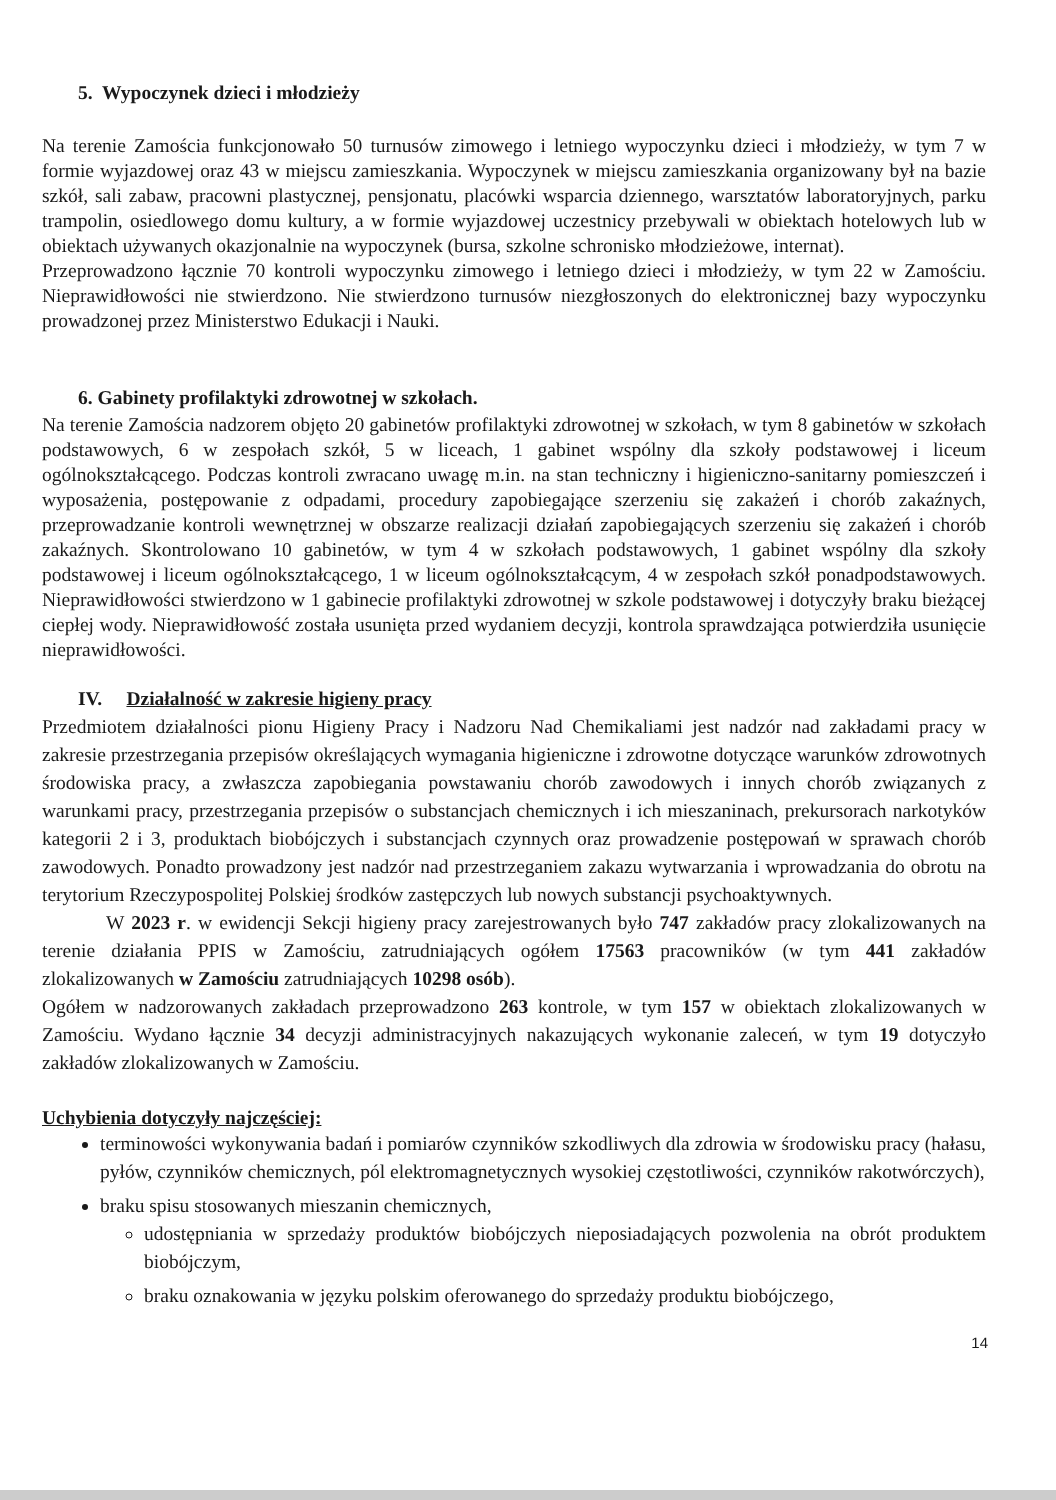5. Wypoczynek dzieci i młodzieży
Na terenie Zamościa funkcjonowało 50 turnusów zimowego i letniego wypoczynku dzieci i młodzieży, w tym 7 w formie wyjazdowej oraz 43 w miejscu zamieszkania. Wypoczynek w miejscu zamieszkania organizowany był na bazie szkół, sali zabaw, pracowni plastycznej, pensjonatu, placówki wsparcia dziennego, warsztatów laboratoryjnych, parku trampolin, osiedlowego domu kultury, a w formie wyjazdowej uczestnicy przebywali w obiektach hotelowych lub w obiektach używanych okazjonalnie na wypoczynek (bursa, szkolne schronisko młodzieżowe, internat).
Przeprowadzono łącznie 70 kontroli wypoczynku zimowego i letniego dzieci i młodzieży, w tym 22 w Zamościu. Nieprawidłowości nie stwierdzono. Nie stwierdzono turnusów niezgłoszonych do elektronicznej bazy wypoczynku prowadzonej przez Ministerstwo Edukacji i Nauki.
6. Gabinety profilaktyki zdrowotnej w szkołach.
Na terenie Zamościa nadzorem objęto 20 gabinetów profilaktyki zdrowotnej w szkołach, w tym 8 gabinetów w szkołach podstawowych, 6 w zespołach szkół, 5 w liceach, 1 gabinet wspólny dla szkoły podstawowej i liceum ogólnokształcącego. Podczas kontroli zwracano uwagę m.in. na stan techniczny i higieniczno-sanitarny pomieszczeń i wyposażenia, postępowanie z odpadami, procedury zapobiegające szerzeniu się zakażeń i chorób zakaźnych, przeprowadzanie kontroli wewnętrznej w obszarze realizacji działań zapobiegających szerzeniu się zakażeń i chorób zakaźnych. Skontrolowano 10 gabinetów, w tym 4 w szkołach podstawowych, 1 gabinet wspólny dla szkoły podstawowej i liceum ogólnokształcącego, 1 w liceum ogólnokształcącym, 4 w zespołach szkół ponadpodstawowych. Nieprawidłowości stwierdzono w 1 gabinecie profilaktyki zdrowotnej w szkole podstawowej i dotyczyły braku bieżącej ciepłej wody. Nieprawidłowość została usunięta przed wydaniem decyzji, kontrola sprawdzająca potwierdziła usunięcie nieprawidłowości.
IV. Działalność w zakresie higieny pracy
Przedmiotem działalności pionu Higieny Pracy i Nadzoru Nad Chemikaliami jest nadzór nad zakładami pracy w zakresie przestrzegania przepisów określających wymagania higieniczne i zdrowotne dotyczące warunków zdrowotnych środowiska pracy, a zwłaszcza zapobiegania powstawaniu chorób zawodowych i innych chorób związanych z warunkami pracy, przestrzegania przepisów o substancjach chemicznych i ich mieszaninach, prekursorach narkotyków kategorii 2 i 3, produktach biobójczych i substancjach czynnych oraz prowadzenie postępowań w sprawach chorób zawodowych. Ponadto prowadzony jest nadzór nad przestrzeganiem zakazu wytwarzania i wprowadzania do obrotu na terytorium Rzeczypospolitej Polskiej środków zastępczych lub nowych substancji psychoaktywnych.
W 2023 r. w ewidencji Sekcji higieny pracy zarejestrowanych było 747 zakładów pracy zlokalizowanych na terenie działania PPIS w Zamościu, zatrudniających ogółem 17563 pracowników (w tym 441 zakładów zlokalizowanych w Zamościu zatrudniających 10298 osób).
Ogółem w nadzorowanych zakładach przeprowadzono 263 kontrole, w tym 157 w obiektach zlokalizowanych w Zamościu. Wydano łącznie 34 decyzji administracyjnych nakazujących wykonanie zaleceń, w tym 19 dotyczyło zakładów zlokalizowanych w Zamościu.
Uchybienia dotyczyły najczęściej:
terminowości wykonywania badań i pomiarów czynników szkodliwych dla zdrowia w środowisku pracy (hałasu, pyłów, czynników chemicznych, pól elektromagnetycznych wysokiej częstotliwości, czynników rakotwórczych),
braku spisu stosowanych mieszanin chemicznych,
udostępniania w sprzedaży produktów biobójczych nieposiadających pozwolenia na obrót produktem biobójczym,
braku oznakowania w języku polskim oferowanego do sprzedaży produktu biobójczego,
14